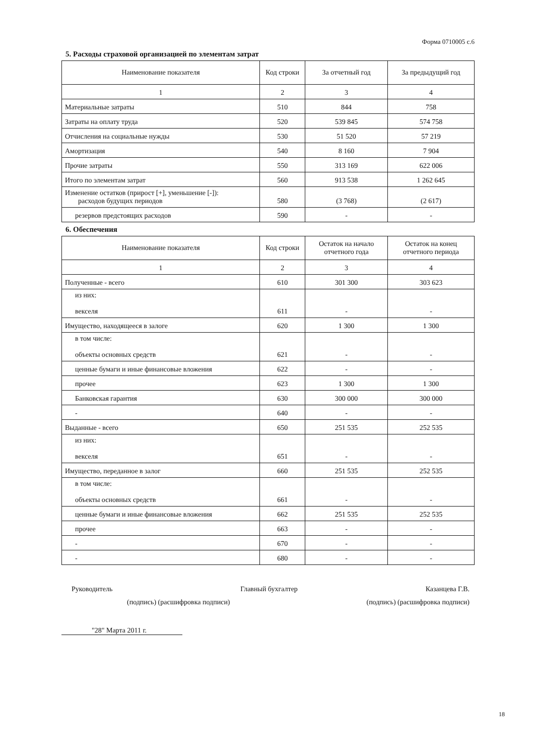Форма 0710005 с.6
5. Расходы страховой организацией по элементам затрат
| Наименование показателя | Код строки | За отчетный год | За предыдущий год |
| --- | --- | --- | --- |
| 1 | 2 | 3 | 4 |
| Материальные затраты | 510 | 844 | 758 |
| Затраты на оплату труда | 520 | 539 845 | 574 758 |
| Отчисления на социальные нужды | 530 | 51 520 | 57 219 |
| Амортизация | 540 | 8 160 | 7 904 |
| Прочие затраты | 550 | 313 169 | 622 006 |
| Итого по элементам затрат | 560 | 913 538 | 1 262 645 |
| Изменение остатков (прирост [+], уменьшение [-]): расходов будущих периодов | 580 | (3 768) | (2 617) |
| резервов предстоящих расходов | 590 | - | - |
6. Обеспечения
| Наименование показателя | Код строки | Остаток на начало отчетного года | Остаток на конец отчетного периода |
| --- | --- | --- | --- |
| 1 | 2 | 3 | 4 |
| Полученные - всего | 610 | 301 300 | 303 623 |
| из них: векселя | 611 | - | - |
| Имущество, находящееся в залоге | 620 | 1 300 | 1 300 |
| в том числе: объекты основных средств | 621 | - | - |
| ценные бумаги и иные финансовые вложения | 622 | - | - |
| прочее | 623 | 1 300 | 1 300 |
| Банковская гарантия | 630 | 300 000 | 300 000 |
| - | 640 | - | - |
| Выданные - всего | 650 | 251 535 | 252 535 |
| из них: векселя | 651 | - | - |
| Имущество, переданное в залог | 660 | 251 535 | 252 535 |
| в том числе: объекты основных средств | 661 | - | - |
| ценные бумаги и иные финансовые вложения | 662 | 251 535 | 252 535 |
| прочее | 663 | - | - |
| - | 670 | - | - |
| - | 680 | - | - |
Руководитель Главный бухгалтер Казанцева Г.В.
(подпись) (расшифровка подписи) (подпись) (расшифровка подписи)
"28" Марта 2011 г.
18